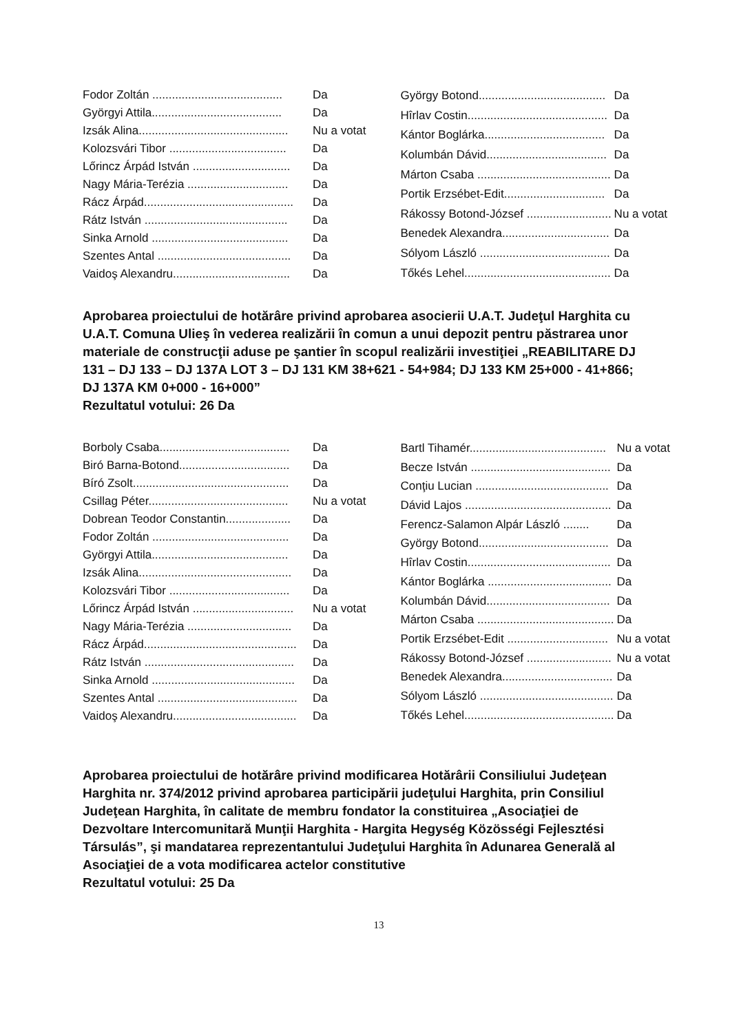| Fodor Zoltán ........................................ | Da |
| Györgyi Attila........................................ | Da |
| Izsák Alina.............................................. | Nu a votat |
| Kolozsvári Tibor .................................... | Da |
| Lőrincz Árpád István .............................. | Da |
| Nagy Mária-Terézia ............................... | Da |
| Rácz Árpád.............................................. | Da |
| Rátz István ............................................ | Da |
| Sinka Arnold .......................................... | Da |
| Szentes Antal ......................................... | Da |
| Vaidoş Alexandru.................................... | Da |
| György Botond....................................... | Da |
| Hîrlav Costin........................................... | Da |
| Kántor Boglárka..................................... | Da |
| Kolumbán Dávid..................................... | Da |
| Márton Csaba ......................................... | Da |
| Portik Erzsébet-Edit............................... | Da |
| Rákossy Botond-József .......................... | Nu a votat |
| Benedek Alexandra................................. | Da |
| Sólyom László ........................................ | Da |
| Tőkés Lehel............................................. | Da |
Aprobarea proiectului de hotărâre privind aprobarea asocierii U.A.T. Judeţul Harghita cu U.A.T. Comuna Ulieş în vederea realizării în comun a unui depozit pentru păstrarea unor materiale de construcţii aduse pe şantier în scopul realizării investiţiei „REABILITARE DJ 131 – DJ 133 – DJ 137A LOT 3 – DJ 131 KM 38+621 - 54+984; DJ 133 KM 25+000 - 41+866; DJ 137A KM 0+000 - 16+000”
Rezultatul votului: 26 Da
| Borboly Csaba........................................ | Da |
| Biró Barna-Botond.................................. | Da |
| Bíró Zsolt................................................ | Da |
| Csillag Péter........................................... | Nu a votat |
| Dobrean Teodor Constantin.................... | Da |
| Fodor Zoltán .......................................... | Da |
| Györgyi Attila.......................................... | Da |
| Izsák Alina............................................... | Da |
| Kolozsvári Tibor ..................................... | Da |
| Lőrincz Árpád István ............................... | Nu a votat |
| Nagy Mária-Terézia ................................ | Da |
| Rácz Árpád............................................... | Da |
| Rátz István .............................................. | Da |
| Sinka Arnold ............................................ | Da |
| Szentes Antal ........................................... | Da |
| Vaidoş Alexandru...................................... | Da |
| Bartl Tihamér.......................................... | Nu a votat |
| Becze István ........................................... | Da |
| Conţiu Lucian ......................................... | Da |
| Dávid Lajos ............................................. | Da |
| Ferencz-Salamon Alpár László ........ | Da |
| György Botond........................................ | Da |
| Hîrlav Costin............................................ | Da |
| Kántor Boglárka ...................................... | Da |
| Kolumbán Dávid...................................... | Da |
| Márton Csaba .......................................... | Da |
| Portik Erzsébet-Edit ............................... | Nu a votat |
| Rákossy Botond-József .......................... | Nu a votat |
| Benedek Alexandra.................................. | Da |
| Sólyom László ......................................... | Da |
| Tőkés Lehel.............................................. | Da |
Aprobarea proiectului de hotărâre privind modificarea Hotărârii Consiliului Judeţean Harghita nr. 374/2012 privind aprobarea participării judeţului Harghita, prin Consiliul Judeţean Harghita, în calitate de membru fondator la constituirea „Asociaţiei de Dezvoltare Intercomunitară Munţii Harghita - Hargita Hegység Közösségi Fejlesztési Társulás”, şi mandatarea reprezentantului Judeţului Harghita în Adunarea Generală al Asociaţiei de a vota modificarea actelor constitutive
Rezultatul votului: 25 Da
13